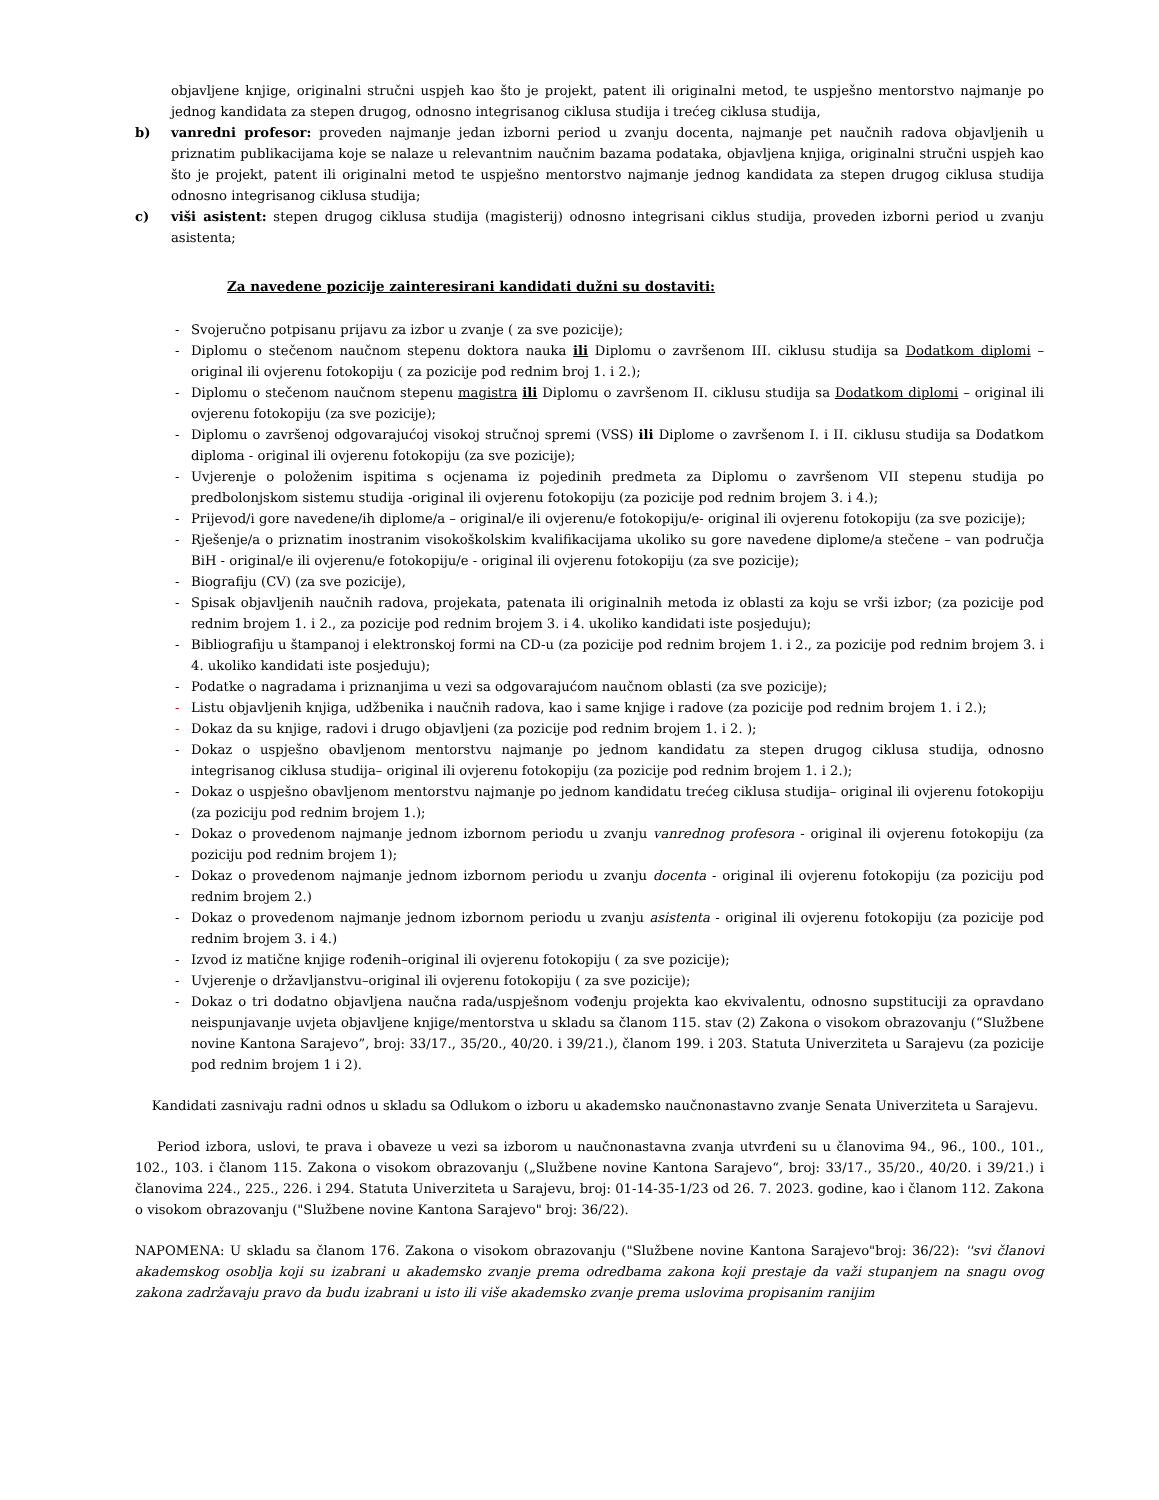objavljene knjige, originalni stručni uspjeh kao što je projekt, patent ili originalni metod, te uspješno mentorstvo najmanje po jednog kandidata za stepen drugog, odnosno integrisanog ciklusa studija i trećeg ciklusa studija,
b) vanredni profesor: proveden najmanje jedan izborni period u zvanju docenta, najmanje pet naučnih radova objavljenih u priznatim publikacijama koje se nalaze u relevantnim naučnim bazama podataka, objavljena knjiga, originalni stručni uspjeh kao što je projekt, patent ili originalni metod te uspješno mentorstvo najmanje jednog kandidata za stepen drugog ciklusa studija odnosno integrisanog ciklusa studija;
c) viši asistent: stepen drugog ciklusa studija (magisterij) odnosno integrisani ciklus studija, proveden izborni period u zvanju asistenta;
Za navedene pozicije zainteresirani kandidati dužni su dostaviti:
- Svojeručno potpisanu prijavu za izbor u zvanje ( za sve pozicije);
- Diplomu o stečenom naučnom stepenu doktora nauka ili Diplomu o završenom III. ciklusu studija sa Dodatkom diplomi – original ili ovjerenu fotokopiju ( za pozicije pod rednim broj 1. i 2.);
- Diplomu o stečenom naučnom stepenu magistra ili Diplomu o završenom II. ciklusu studija sa Dodatkom diplomi – original ili ovjerenu fotokopiju (za sve pozicije);
- Diplomu o završenoj odgovarajućoj visokoj stručnoj spremi (VSS) ili Diplome o završenom I. i II. ciklusu studija sa Dodatkom diploma - original ili ovjerenu fotokopiju (za sve pozicije);
- Uvjerenje o položenim ispitima s ocjenama iz pojedinih predmeta za Diplomu o završenom VII stepenu studija po predbolonjskom sistemu studija -original ili ovjerenu fotokopiju (za pozicije pod rednim brojem 3. i 4.);
- Prijevod/i gore navedene/ih diplome/a – original/e ili ovjerenu/e fotokopiju/e- original ili ovjerenu fotokopiju (za sve pozicije);
- Rješenje/a o priznatim inostranim visokoškolskim kvalifikacijama ukoliko su gore navedene diplome/a stečene – van područja BiH - original/e ili ovjerenu/e fotokopiju/e - original ili ovjerenu fotokopiju (za sve pozicije);
- Biografiju (CV) (za sve pozicije),
- Spisak objavljenih naučnih radova, projekata, patenata ili originalnih metoda iz oblasti za koju se vrši izbor; (za pozicije pod rednim brojem 1. i 2., za pozicije pod rednim brojem 3. i 4. ukoliko kandidati iste posjeduju);
- Bibliografiju u štampanoj i elektronskoj formi na CD-u (za pozicije pod rednim brojem 1. i 2., za pozicije pod rednim brojem 3. i 4. ukoliko kandidati iste posjeduju);
- Podatke o nagradama i priznanjima u vezi sa odgovarajućom naučnom oblasti (za sve pozicije);
- Listu objavljenih knjiga, udžbenika i naučnih radova, kao i same knjige i radove (za pozicije pod rednim brojem 1. i 2.);
- Dokaz da su knjige, radovi i drugo objavljeni (za pozicije pod rednim brojem 1. i 2. );
- Dokaz o uspješno obavljenom mentorstvu najmanje po jednom kandidatu za stepen drugog ciklusa studija, odnosno integrisanog ciklusa studija– original ili ovjerenu fotokopiju (za pozicije pod rednim brojem 1. i 2.);
- Dokaz o uspješno obavljenom mentorstvu najmanje po jednom kandidatu trećeg ciklusa studija– original ili ovjerenu fotokopiju (za poziciju pod rednim brojem 1.);
- Dokaz o provedenom najmanje jednom izbornom periodu u zvanju vanrednog profesora - original ili ovjerenu fotokopiju (za poziciju pod rednim brojem 1);
- Dokaz o provedenom najmanje jednom izbornom periodu u zvanju docenta - original ili ovjerenu fotokopiju (za poziciju pod rednim brojem 2.)
- Dokaz o provedenom najmanje jednom izbornom periodu u zvanju asistenta - original ili ovjerenu fotokopiju (za pozicije pod rednim brojem 3. i 4.)
- Izvod iz matične knjige rođenih–original ili ovjerenu fotokopiju ( za sve pozicije);
- Uvjerenje o državljanstvu–original ili ovjerenu fotokopiju ( za sve pozicije);
- Dokaz o tri dodatno objavljena naučna rada/uspješnom vođenju projekta kao ekvivalentu, odnosno supstituciji za opravdano neispunjavanje uvjeta objavljene knjige/mentorstva u skladu sa članom 115. stav (2) Zakona o visokom obrazovanju (“Službene novine Kantona Sarajevo”, broj: 33/17., 35/20., 40/20. i 39/21.), članom 199. i 203. Statuta Univerziteta u Sarajevu (za pozicije pod rednim brojem 1 i 2).
Kandidati zasnivaju radni odnos u skladu sa Odlukom o izboru u akademsko naučnonastavno zvanje Senata Univerziteta u Sarajevu.
Period izbora, uslovi, te prava i obaveze u vezi sa izborom u naučnonastavna zvanja utvrđeni su u članovima 94., 96., 100., 101., 102., 103. i članom 115. Zakona o visokom obrazovanju („Službene novine Kantona Sarajevo“, broj: 33/17., 35/20., 40/20. i 39/21.) i članovima 224., 225., 226. i 294. Statuta Univerziteta u Sarajevu, broj: 01-14-35-1/23 od 26. 7. 2023. godine, kao i članom 112. Zakona o visokom obrazovanju ("Službene novine Kantona Sarajevo" broj: 36/22).
NAPOMENA: U skladu sa članom 176. Zakona o visokom obrazovanju ("Službene novine Kantona Sarajevo"broj: 36/22): ''svi članovi akademskog osoblja koji su izabrani u akademsko zvanje prema odredbama zakona koji prestaje da važi stupanjem na snagu ovog zakona zadržavaju pravo da budu izabrani u isto ili više akademsko zvanje prema uslovima propisanim ranijim